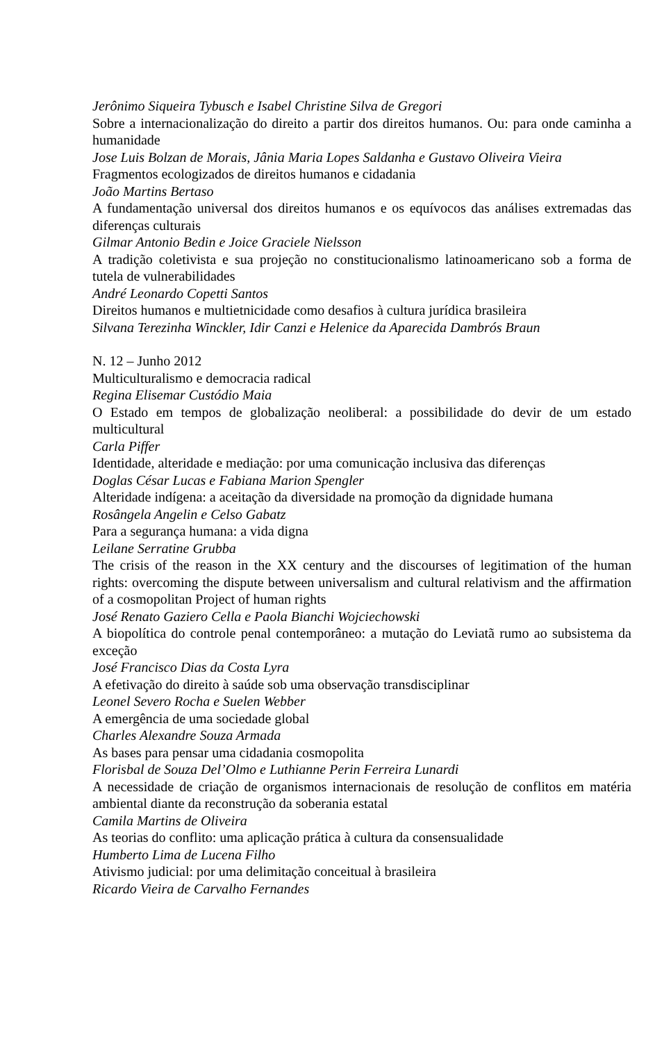Jerônimo Siqueira Tybusch e Isabel Christine Silva de Gregori
Sobre a internacionalização do direito a partir dos direitos humanos. Ou: para onde caminha a humanidade
Jose Luis Bolzan de Morais, Jânia Maria Lopes Saldanha e Gustavo Oliveira Vieira
Fragmentos ecologizados de direitos humanos e cidadania
João Martins Bertaso
A fundamentação universal dos direitos humanos e os equívocos das análises extremadas das diferenças culturais
Gilmar Antonio Bedin e Joice Graciele Nielsson
A tradição coletivista e sua projeção no constitucionalismo latinoamericano sob a forma de tutela de vulnerabilidades
André Leonardo Copetti Santos
Direitos humanos e multietnicidade como desafios à cultura jurídica brasileira
Silvana Terezinha Winckler, Idir Canzi e Helenice da Aparecida Dambrós Braun
N. 12 – Junho 2012
Multiculturalismo e democracia radical
Regina Elisemar Custódio Maia
O Estado em tempos de globalização neoliberal: a possibilidade do devir de um estado multicultural
Carla Piffer
Identidade, alteridade e mediação: por uma comunicação inclusiva das diferenças
Doglas César Lucas e Fabiana Marion Spengler
Alteridade indígena: a aceitação da diversidade na promoção da dignidade humana
Rosângela Angelin e Celso Gabatz
Para a segurança humana: a vida digna
Leilane Serratine Grubba
The crisis of the reason in the XX century and the discourses of legitimation of the human rights: overcoming the dispute between universalism and cultural relativism and the affirmation of a cosmopolitan Project of human rights
José Renato Gaziero Cella e Paola Bianchi Wojciechowski
A biopolítica do controle penal contemporâneo: a mutação do Leviatã rumo ao subsistema da exceção
José Francisco Dias da Costa Lyra
A efetivação do direito à saúde sob uma observação transdisciplinar
Leonel Severo Rocha e Suelen Webber
A emergência de uma sociedade global
Charles Alexandre Souza Armada
As bases para pensar uma cidadania cosmopolita
Florisbal de Souza Del’Olmo e Luthianne Perin Ferreira Lunardi
A necessidade de criação de organismos internacionais de resolução de conflitos em matéria ambiental diante da reconstrução da soberania estatal
Camila Martins de Oliveira
As teorias do conflito: uma aplicação prática à cultura da consensualidade
Humberto Lima de Lucena Filho
Ativismo judicial: por uma delimitação conceitual à brasileira
Ricardo Vieira de Carvalho Fernandes